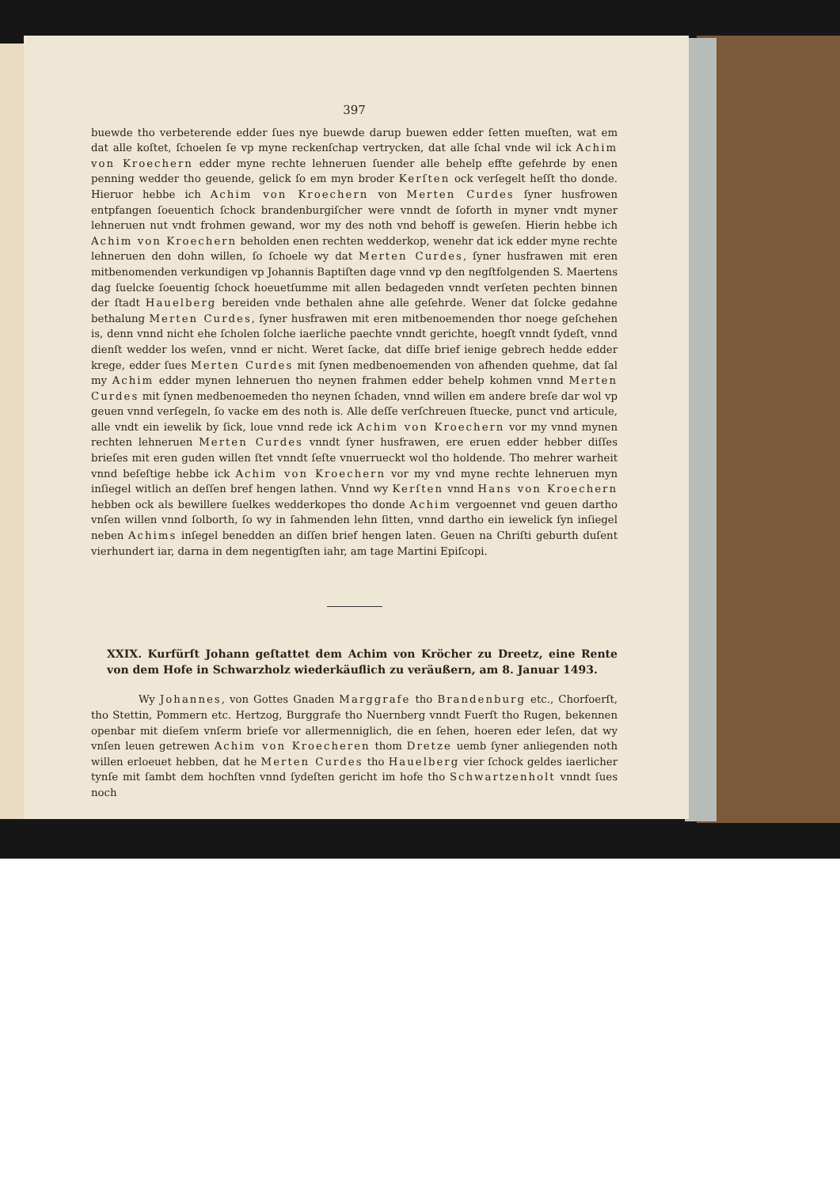397
buewde tho verbeterende edder ſues nye buewde darup buewen edder ſetten mueſten, wat em dat alle koſtet, ſchoelen ſe vp myne reckenſchap vertrycken, dat alle ſchal vnde wil ick Achim von Kroechern edder myne rechte lehneruen ſuender alle behelp effte gefehrde by enen penning wedder tho geuende, gelick ſo em myn broder Kerſten ock verſegelt heſſt tho donde. Hieruor hebbe ich Achim von Kroechern von Merten Curdes ſyner husfrowen entpfangen ſoeuentich ſchock brandenburgiſcher were vnndt de ſoforth in myner vndt myner lehneruen nut vndt frohmen gewand, wor my des noth vnd behoff is geweſen. Hierin hebbe ich Achim von Kroechern beholden enen rechten wedderkop, wenehr dat ick edder myne rechte lehneruen den dohn willen, ſo ſchoele wy dat Merten Curdes, ſyner husfrawen mit eren mitbenomenden verkundigen vp Johannis Baptiſten dage vnnd vp den negſtfolgenden S. Maertens dag ſuelcke ſoeuentig ſchock hoeuetſumme mit allen bedageden vnndt verſeten pechten binnen der ſtadt Hauelberg bereiden vnde bethalen ahne alle geſehrde. Wener dat ſolcke gedahne bethalung Merten Curdes, ſyner husfrawen mit eren mitbenoemenden thor noege geſchehen is, denn vnnd nicht ehe ſcholen ſolche iaerliche paechte vnndt gerichte, hoegſt vnndt ſydeſt, vnnd dienſt wedder los weſen, vnnd er nicht. Weret ſacke, dat diſſe brief ienige gebrech hedde edder krege, edder ſues Merten Curdes mit ſynen medbenoemenden von afhenden quehme, dat ſal my Achim edder mynen lehneruen tho neynen frahmen edder behelp kohmen vnnd Merten Curdes mit ſynen medbenoemeden tho neynen ſchaden, vnnd willen em andere breſe dar wol vp geuen vnnd verſegeln, ſo vacke em des noth is. Alle deſſe verſchreuen ſtuecke, punct vnd articule, alle vndt ein iewelik by ſick, loue vnnd rede ick Achim von Kroechern vor my vnnd mynen rechten lehneruen Merten Curdes vnndt ſyner husfrawen, ere eruen edder hebber diſſes brieſes mit eren guden willen ſtet vnndt ſeſte vnuerrueckt wol tho holdende. Tho mehrer warheit vnnd beſeſtige hebbe ick Achim von Kroechern vor my vnd myne rechte lehneruen myn inſiegel witlich an deſſen bref hengen lathen. Vnnd wy Kerſten vnnd Hans von Kroechern hebben ock als bewillere ſuelkes wedderkopes tho donde Achim vergoennet vnd geuen dartho vnſen willen vnnd ſolborth, ſo wy in ſahmenden lehn ſitten, vnnd dartho ein iewelick ſyn inſiegel neben Achims inſegel benedden an diſſen brief hengen laten. Geuen na Chriſti geburth duſent vierhundert iar, darna in dem negentigſten iahr, am tage Martini Epiſcopi.
XXIX. Kurfürſt Johann geſtattet dem Achim von Kröcher zu Dreetz, eine Rente von dem Hofe in Schwarzholz wiederkäuflich zu veräußern, am 8. Januar 1493.
Wy Johannes, von Gottes Gnaden Marggrafe tho Brandenburg etc., Chorfoerſt, tho Stettin, Pommern etc. Hertzog, Burggrafe tho Nuernberg vnndt Fuerſt tho Rugen, bekennen openbar mit dieſem vnſerm brieſe vor allermenniglich, die en ſehen, hoeren eder leſen, dat wy vnſen leuen getrewen Achim von Kroecheren thom Dretze uemb ſyner anliegenden noth willen erloeuet hebben, dat he Merten Curdes tho Hauelberg vier ſchock geldes iaerlicher tynſe mit ſambt dem hochſten vnnd ſydeſten gericht im hofe tho Schwartzenholt vnndt ſues noch